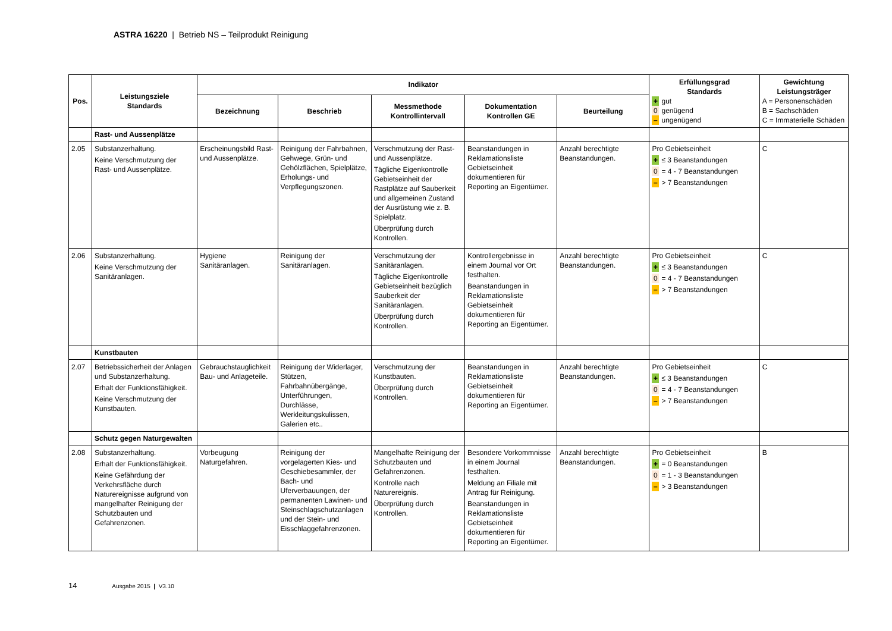ASTRA 16220 | Betrieb NS – Teilprodukt Reinigung
| Pos. | Leistungsziele Standards | Indikator | | | | | Erfüllungsgrad Standards + gut 0 genügend – ungenügend | Gewichtung Leistungsträger A = Personenschäden B = Sachschäden C = Immaterielle Schäden |
| --- | --- | --- | --- | --- | --- | --- | --- | --- |
| | | Bezeichnung | Beschrieb | Messmethode Kontrollintervall | Dokumentation Kontrollen GE | Beurteilung | | |
| | Rast- und Aussenplätze | | | | | | | |
| 2.05 | Substanzerhaltung. Keine Verschmutzung der Rast- und Aussenplätze. | Erscheinungsbild Rast- und Aussenplätze. | Reinigung der Fahrbahnen, Gehwege, Grün- und Gehölzflächen, Spielplätze, Erholungs- und Verpflegungszonen. | Verschmutzung der Rast- und Aussenplätze. Tägliche Eigenkontrolle Gebietseinheit der Rastplätze auf Sauberkeit und allgemeinen Zustand der Ausrüstung wie z. B. Spielplatz. Überprüfung durch Kontrollen. | Beanstandungen in Reklamationsliste Gebietseinheit dokumentieren für Reporting an Eigentümer. | Anzahl berechtigte Beanstandungen. | Pro Gebietseinheit + ≤ 3 Beanstandungen 0 = 4 - 7 Beanstandungen – > 7 Beanstandungen | C |
| 2.06 | Substanzerhaltung. Keine Verschmutzung der Sanitäranlagen. | Hygiene Sanitäranlagen. | Reinigung der Sanitäranlagen. | Verschmutzung der Sanitäranlagen. Tägliche Eigenkontrolle Gebietseinheit bezüglich Sauberkeit der Sanitäranlagen. Überprüfung durch Kontrollen. | Kontrollergebnisse in einem Journal vor Ort festhalten. Beanstandungen in Reklamationsliste Gebietseinheit dokumentieren für Reporting an Eigentümer. | Anzahl berechtigte Beanstandungen. | Pro Gebietseinheit + ≤ 3 Beanstandungen 0 = 4 - 7 Beanstandungen – > 7 Beanstandungen | C |
| | Kunstbauten | | | | | | | |
| 2.07 | Betriebssicherheit der Anlagen und Substanzerhaltung. Erhalt der Funktionsfähigkeit. Keine Verschmutzung der Kunstbauten. | Gebrauchstauglichkeit Bau- und Anlageteile. | Reinigung der Widerlager, Stützen, Fahrbahnübergänge, Unterführungen, Durchlässe, Werkleitungskulissen, Galerien etc.. | Verschmutzung der Kunstbauten. Überprüfung durch Kontrollen. | Beanstandungen in Reklamationsliste Gebietseinheit dokumentieren für Reporting an Eigentümer. | Anzahl berechtigte Beanstandungen. | Pro Gebietseinheit + ≤ 3 Beanstandungen 0 = 4 - 7 Beanstandungen – > 7 Beanstandungen | C |
| | Schutz gegen Naturgewalten | | | | | | | |
| 2.08 | Substanzerhaltung. Erhalt der Funktionsfähigkeit. Keine Gefährdung der Verkehrsfläche durch Naturereignisse aufgrund von mangelhafter Reinigung der Schutzbauten und Gefahrenzonen. | Vorbeugung Naturgefahren. | Reinigung der vorgelagerten Kies- und Geschiebesammler, der Bach- und Uferverbauungen, der permanenten Lawinen- und Steinschlagschutzanlagen und der Stein- und Eisschlaggefahrenzonen. | Mangelhafte Reinigung der Schutzbauten und Gefahrenzonen. Kontrolle nach Naturereignis. Überprüfung durch Kontrollen. | Besondere Vorkommnisse in einem Journal festhalten. Meldung an Filiale mit Antrag für Reinigung. Beanstandungen in Reklamationsliste Gebietseinheit dokumentieren für Reporting an Eigentümer. | Anzahl berechtigte Beanstandungen. | Pro Gebietseinheit + = 0 Beanstandungen 0 = 1 - 3 Beanstandungen – > 3 Beanstandungen | B |
14 Ausgabe 2015 | V3.10